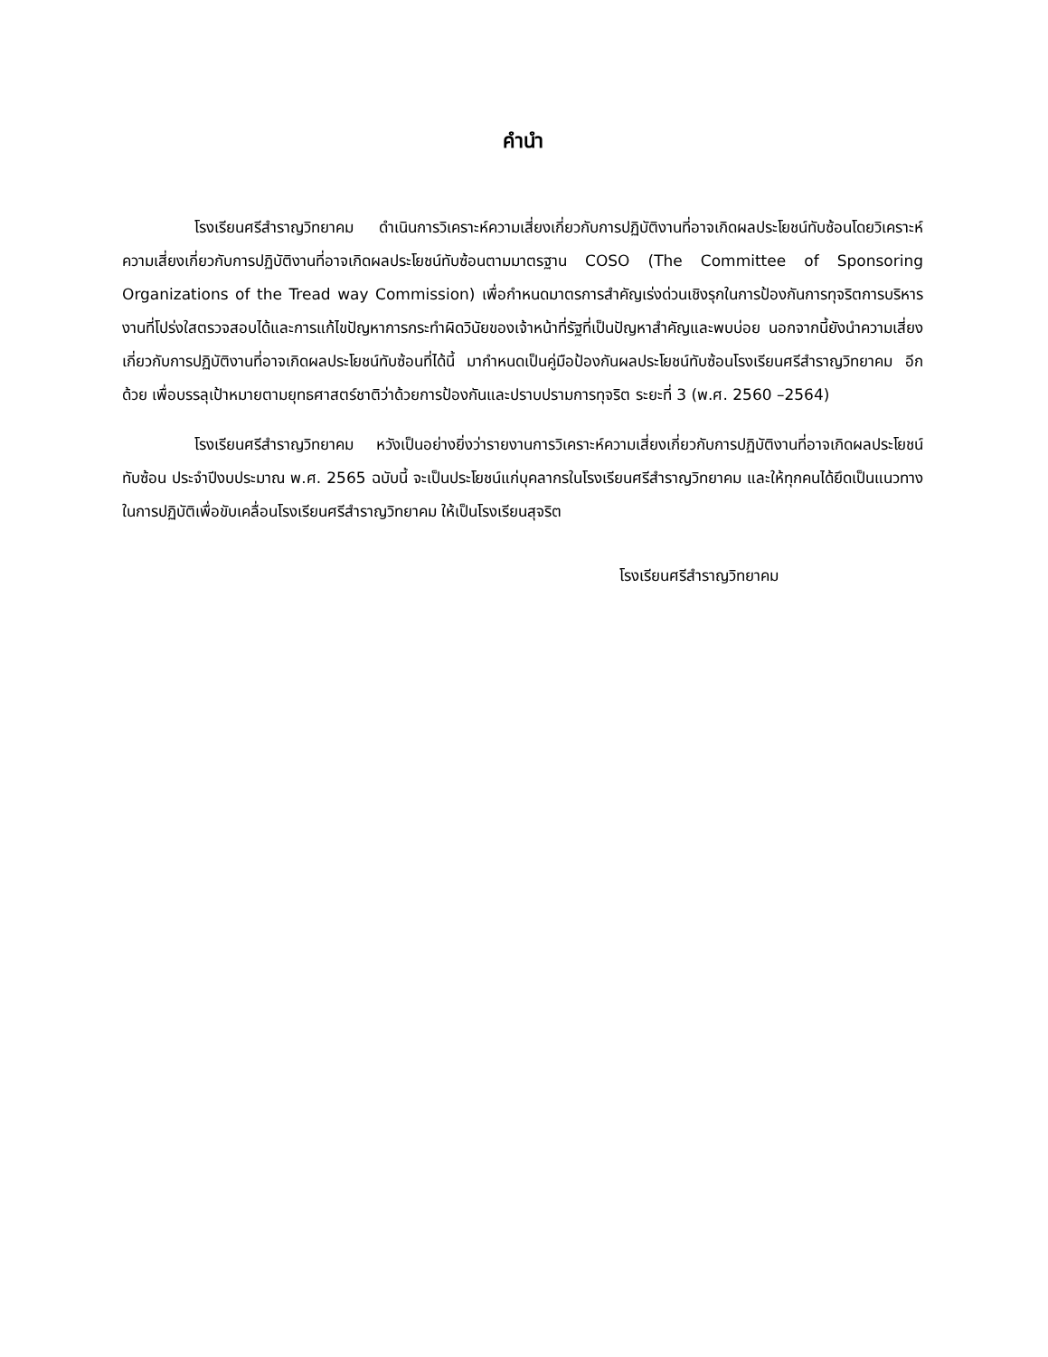คำนำ
โรงเรียนศรีสำราญวิทยาคม ดำเนินการวิเคราะห์ความเสี่ยงเกี่ยวกับการปฏิบัติงานที่อาจเกิดผลประโยชน์ทับซ้อนโดยวิเคราะห์ความเสี่ยงเกี่ยวกับการปฏิบัติงานที่อาจเกิดผลประโยชน์ทับซ้อนตามมาตรฐาน COSO (The Committee of Sponsoring Organizations of the Tread way Commission) เพื่อกำหนดมาตรการสำคัญเร่งด่วนเชิงรุกในการป้องกันการทุจริตการบริหารงานที่โปร่งใสตรวจสอบได้และการแก้ไขปัญหาการกระทำผิดวินัยของเจ้าหน้าที่รัฐที่เป็นปัญหาสำคัญและพบบ่อย นอกจากนี้ยังนำความเสี่ยงเกี่ยวกับการปฏิบัติงานที่อาจเกิดผลประโยชน์ทับซ้อนที่ได้นี้ มากำหนดเป็นคู่มือป้องกันผลประโยชน์ทับซ้อนโรงเรียนศรีสำราญวิทยาคม อีกด้วย เพื่อบรรลุเป้าหมายตามยุทธศาสตร์ชาติว่าด้วยการป้องกันและปราบปรามการทุจริต ระยะที่ 3 (พ.ศ. 2560 –2564)
โรงเรียนศรีสำราญวิทยาคม หวังเป็นอย่างยิ่งว่ารายงานการวิเคราะห์ความเสี่ยงเกี่ยวกับการปฏิบัติงานที่อาจเกิดผลประโยชน์ทับซ้อน ประจำปีงบประมาณ พ.ศ. 2565 ฉบับนี้ จะเป็นประโยชน์แก่บุคลากรในโรงเรียนศรีสำราญวิทยาคม และให้ทุกคนได้ยึดเป็นแนวทางในการปฏิบัติเพื่อขับเคลื่อนโรงเรียนศรีสำราญวิทยาคม ให้เป็นโรงเรียนสุจริต
โรงเรียนศรีสำราญวิทยาคม